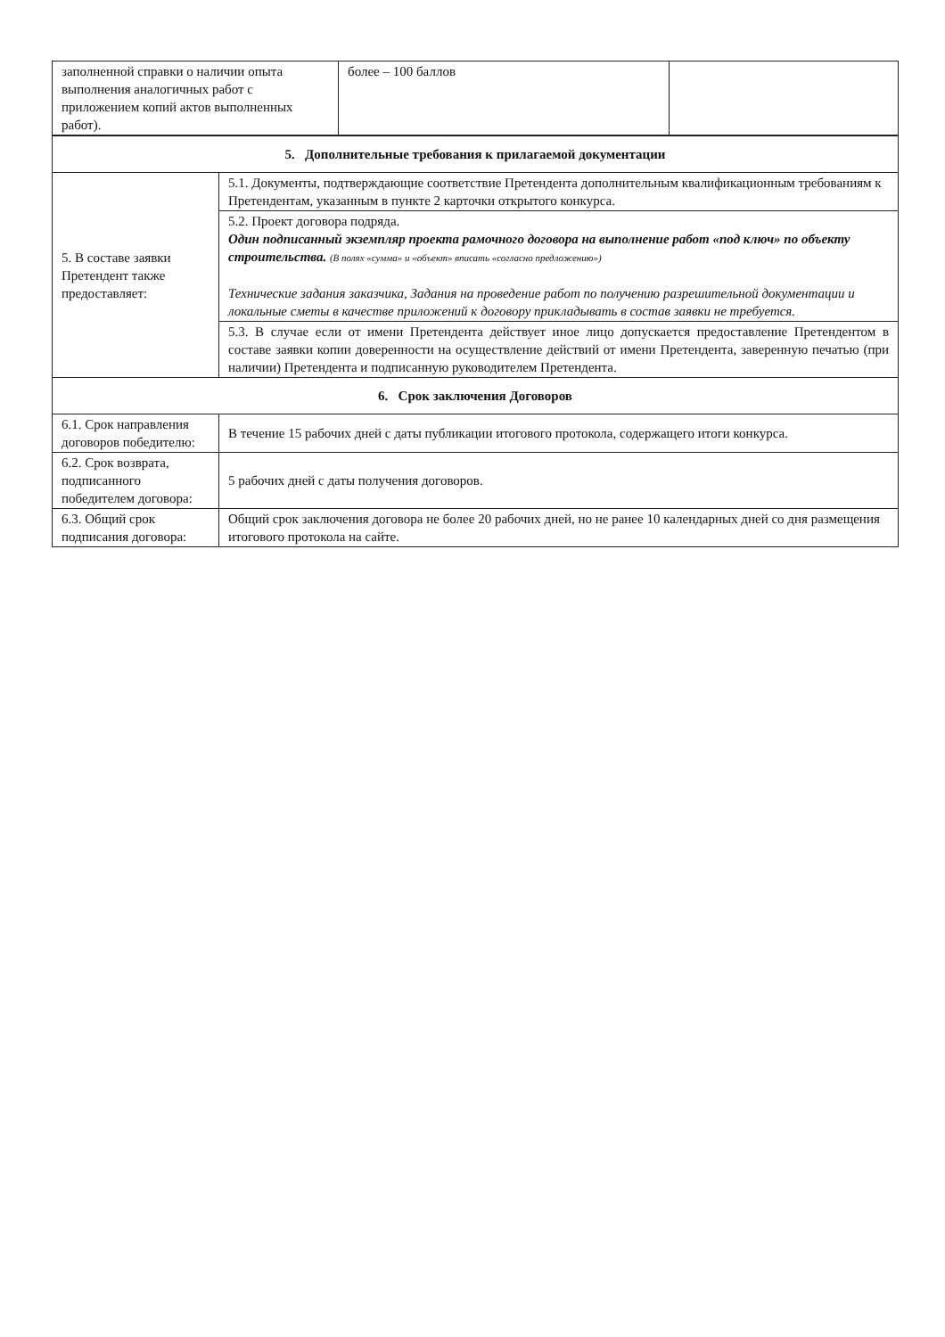| заполненной справки о наличии опыта выполнения аналогичных работ с приложением копий актов выполненных работ). | более – 100 баллов | |
| 5. Дополнительные требования к прилагаемой документации | |
| 5. В составе заявки Претендент также предоставляет: | 5.1. Документы, подтверждающие соответствие Претендента дополнительным квалификационным требованиям к Претендентам, указанным в пункте 2 карточки открытого конкурса. |
| | 5.2. Проект договора подряда. Один подписанный экземпляр проекта рамочного договора на выполнение работ «под ключ» по объекту строительства. (В полях «сумма» и «объект» вписать «согласно предложению») Технические задания заказчика, Задания на проведение работ по получению разрешительной документации и локальные сметы в качестве приложений к договору прикладывать в состав заявки не требуется. |
| | 5.3. В случае если от имени Претендента действует иное лицо допускается предоставление Претендентом в составе заявки копии доверенности на осуществление действий от имени Претендента, заверенную печатью (при наличии) Претендента и подписанную руководителем Претендента. |
| 6. Срок заключения Договоров | |
| 6.1. Срок направления договоров победителю: | В течение 15 рабочих дней с даты публикации итогового протокола, содержащего итоги конкурса. |
| 6.2. Срок возврата, подписанного победителем договора: | 5 рабочих дней с даты получения договоров. |
| 6.3. Общий срок подписания договора: | Общий срок заключения договора не более 20 рабочих дней, но не ранее 10 календарных дней со дня размещения итогового протокола на сайте. |